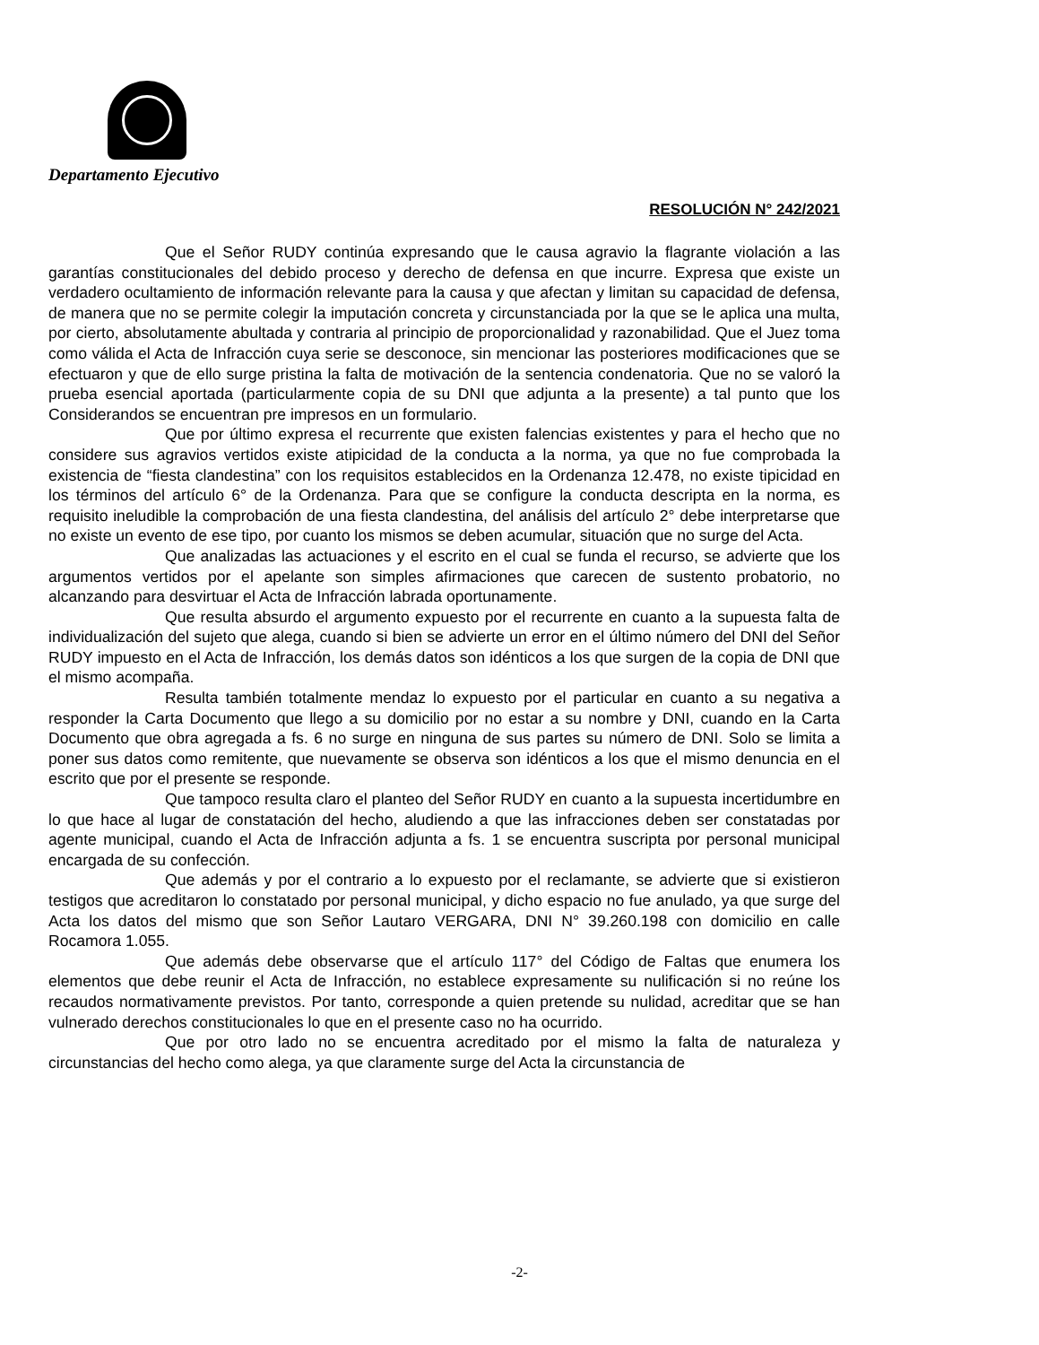Departamento Ejecutivo
RESOLUCIÓN N° 242/2021
Que el Señor RUDY continúa expresando que le causa agravio la flagrante violación a las garantías constitucionales del debido proceso y derecho de defensa en que incurre. Expresa que existe un verdadero ocultamiento de información relevante para la causa y que afectan y limitan su capacidad de defensa, de manera que no se permite colegir la imputación concreta y circunstanciada por la que se le aplica una multa, por cierto, absolutamente abultada y contraria al principio de proporcionalidad y razonabilidad. Que el Juez toma como válida el Acta de Infracción cuya serie se desconoce, sin mencionar las posteriores modificaciones que se efectuaron y que de ello surge pristina la falta de motivación de la sentencia condenatoria. Que no se valoró la prueba esencial aportada (particularmente copia de su DNI que adjunta a la presente) a tal punto que los Considerandos se encuentran pre impresos en un formulario.
Que por último expresa el recurrente que existen falencias existentes y para el hecho que no considere sus agravios vertidos existe atipicidad de la conducta a la norma, ya que no fue comprobada la existencia de “fiesta clandestina” con los requisitos establecidos en la Ordenanza 12.478, no existe tipicidad en los términos del artículo 6° de la Ordenanza. Para que se configure la conducta descripta en la norma, es requisito ineludible la comprobación de una fiesta clandestina, del análisis del artículo 2° debe interpretarse que no existe un evento de ese tipo, por cuanto los mismos se deben acumular, situación que no surge del Acta.
Que analizadas las actuaciones y el escrito en el cual se funda el recurso, se advierte que los argumentos vertidos por el apelante son simples afirmaciones que carecen de sustento probatorio, no alcanzando para desvirtuar el Acta de Infracción labrada oportunamente.
Que resulta absurdo el argumento expuesto por el recurrente en cuanto a la supuesta falta de individualización del sujeto que alega, cuando si bien se advierte un error en el último número del DNI del Señor RUDY impuesto en el Acta de Infracción, los demás datos son idénticos a los que surgen de la copia de DNI que el mismo acompaña.
Resulta también totalmente mendaz lo expuesto por el particular en cuanto a su negativa a responder la Carta Documento que llego a su domicilio por no estar a su nombre y DNI, cuando en la Carta Documento que obra agregada a fs. 6 no surge en ninguna de sus partes su número de DNI. Solo se limita a poner sus datos como remitente, que nuevamente se observa son idénticos a los que el mismo denuncia en el escrito que por el presente se responde.
Que tampoco resulta claro el planteo del Señor RUDY en cuanto a la supuesta incertidumbre en lo que hace al lugar de constatación del hecho, aludiendo a que las infracciones deben ser constatadas por agente municipal, cuando el Acta de Infracción adjunta a fs. 1 se encuentra suscripta por personal municipal encargada de su confección.
Que además y por el contrario a lo expuesto por el reclamante, se advierte que si existieron testigos que acreditaron lo constatado por personal municipal, y dicho espacio no fue anulado, ya que surge del Acta los datos del mismo que son Señor Lautaro VERGARA, DNI N° 39.260.198 con domicilio en calle Rocamora 1.055.
Que además debe observarse que el artículo 117° del Código de Faltas que enumera los elementos que debe reunir el Acta de Infracción, no establece expresamente su nulificación si no reúne los recaudos normativamente previstos. Por tanto, corresponde a quien pretende su nulidad, acreditar que se han vulnerado derechos constitucionales lo que en el presente caso no ha ocurrido.
Que por otro lado no se encuentra acreditado por el mismo la falta de naturaleza y circunstancias del hecho como alega, ya que claramente surge del Acta la circunstancia de
-2-